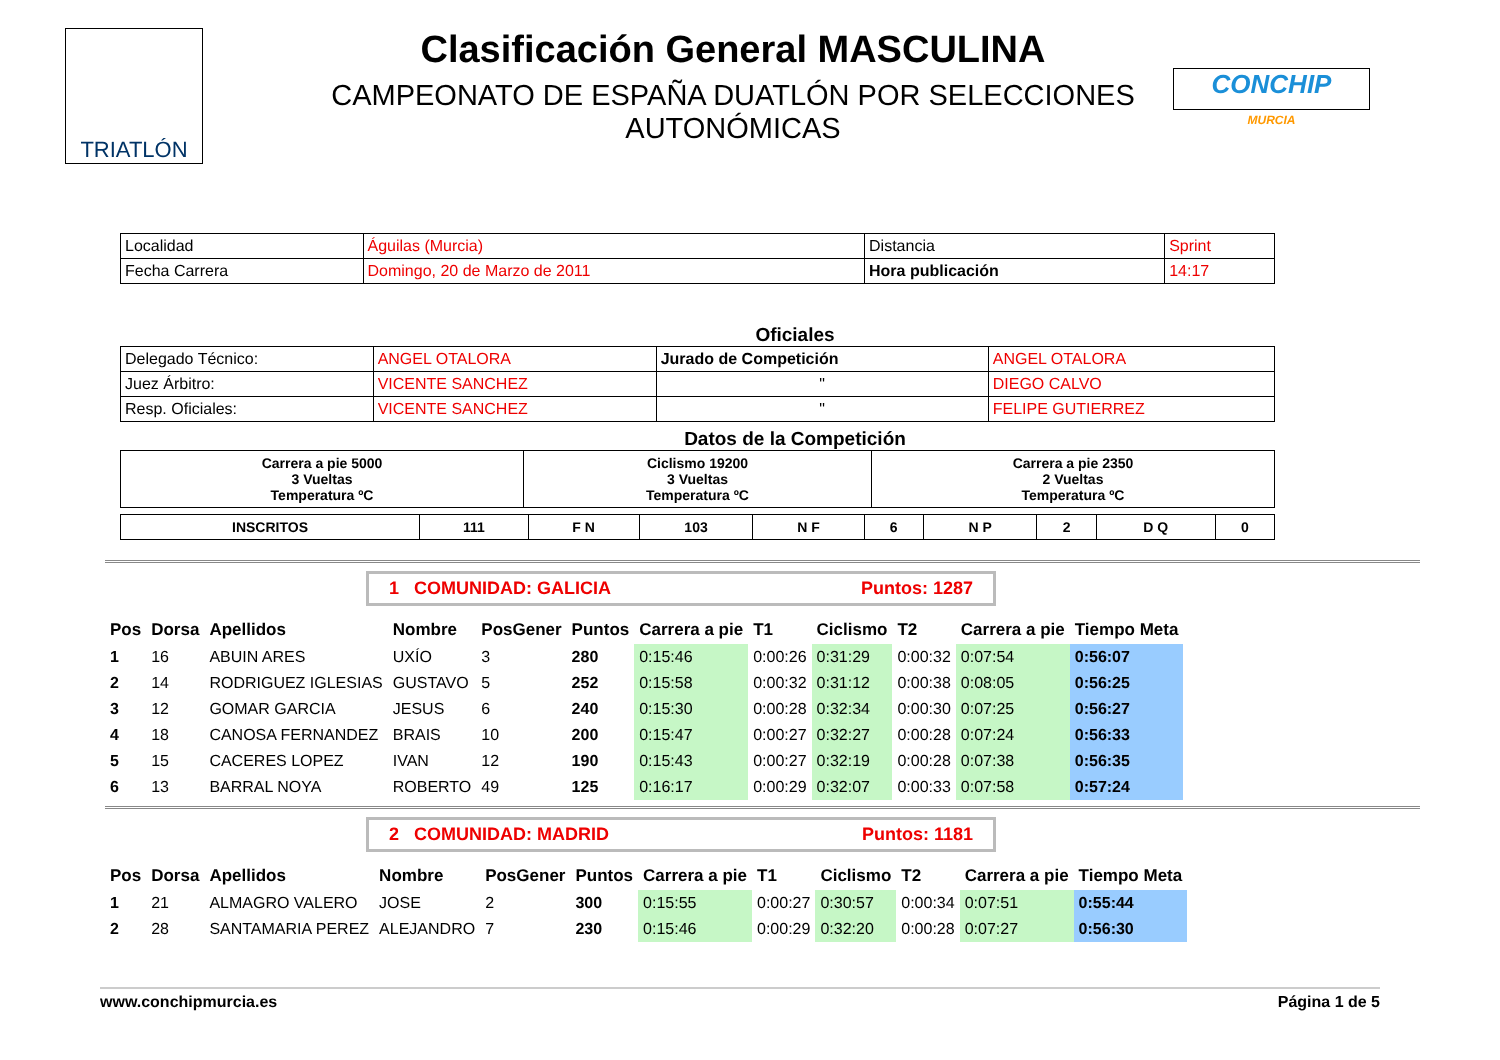TRIATLÓN
Clasificación General MASCULINA
CAMPEONATO DE ESPAÑA DUATLÓN POR SELECCIONES AUTONÓMICAS
CONCHIP
MURCIA
| Localidad | Águilas (Murcia) | Distancia | Sprint |
| Fecha Carrera | Domingo, 20 de Marzo de 2011 | Hora publicación | 14:17 |
Oficiales
| Delegado Técnico: | ANGEL OTALORA | Jurado de Competición | ANGEL OTALORA |
| Juez Árbitro: | VICENTE SANCHEZ | " | DIEGO CALVO |
| Resp. Oficiales: | VICENTE SANCHEZ | " | FELIPE GUTIERREZ |
Datos de la Competición
| Carrera a pie 5000 3 Vueltas Temperatura ºC | Ciclismo 19200 3 Vueltas Temperatura ºC | Carrera a pie 2350 2 Vueltas Temperatura ºC |
| INSCRITOS | 111 | F N | 103 | N F | 6 | N P | 2 | D Q | 0 |
1 COMUNIDAD: GALICIA Puntos: 1287
| Pos | Dorsa | Apellidos | Nombre | PosGener | Puntos | Carrera a pie | T1 | Ciclismo | T2 | Carrera a pie | Tiempo Meta |
| --- | --- | --- | --- | --- | --- | --- | --- | --- | --- | --- | --- |
| 1 | 16 | ABUIN ARES | UXÍO | 3 | 280 | 0:15:46 | 0:00:26 | 0:31:29 | 0:00:32 | 0:07:54 | 0:56:07 |
| 2 | 14 | RODRIGUEZ IGLESIAS | GUSTAVO | 5 | 252 | 0:15:58 | 0:00:32 | 0:31:12 | 0:00:38 | 0:08:05 | 0:56:25 |
| 3 | 12 | GOMAR GARCIA | JESUS | 6 | 240 | 0:15:30 | 0:00:28 | 0:32:34 | 0:00:30 | 0:07:25 | 0:56:27 |
| 4 | 18 | CANOSA FERNANDEZ | BRAIS | 10 | 200 | 0:15:47 | 0:00:27 | 0:32:27 | 0:00:28 | 0:07:24 | 0:56:33 |
| 5 | 15 | CACERES LOPEZ | IVAN | 12 | 190 | 0:15:43 | 0:00:27 | 0:32:19 | 0:00:28 | 0:07:38 | 0:56:35 |
| 6 | 13 | BARRAL NOYA | ROBERTO | 49 | 125 | 0:16:17 | 0:00:29 | 0:32:07 | 0:00:33 | 0:07:58 | 0:57:24 |
2 COMUNIDAD: MADRID Puntos: 1181
| Pos | Dorsa | Apellidos | Nombre | PosGener | Puntos | Carrera a pie | T1 | Ciclismo | T2 | Carrera a pie | Tiempo Meta |
| --- | --- | --- | --- | --- | --- | --- | --- | --- | --- | --- | --- |
| 1 | 21 | ALMAGRO VALERO | JOSE | 2 | 300 | 0:15:55 | 0:00:27 | 0:30:57 | 0:00:34 | 0:07:51 | 0:55:44 |
| 2 | 28 | SANTAMARIA PEREZ | ALEJANDRO | 7 | 230 | 0:15:46 | 0:00:29 | 0:32:20 | 0:00:28 | 0:07:27 | 0:56:30 |
www.conchipmurcia.es Página 1 de 5